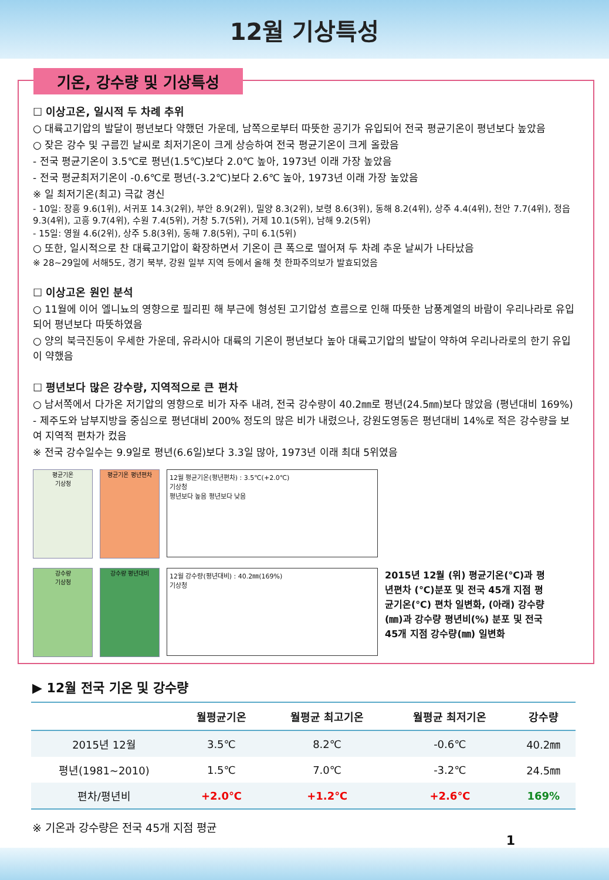12월 기상특성
기온, 강수량 및 기상특성
☐ 이상고온, 일시적 두 차례 추위
○ 대륙고기압의 발달이 평년보다 약했던 가운데, 남쪽으로부터 따뜻한 공기가 유입되어 전국 평균기온이 평년보다 높았음
○ 잦은 강수 및 구름낀 날씨로 최저기온이 크게 상승하여 전국 평균기온이 크게 올랐음
- 전국 평균기온이 3.5℃로 평년(1.5℃)보다 2.0℃ 높아, 1973년 이래 가장 높았음
- 전국 평균최저기온이 -0.6℃로 평년(-3.2℃)보다 2.6℃ 높아, 1973년 이래 가장 높았음
※ 일 최저기온(최고) 극값 경신
- 10일: 장흥 9.6(1위), 서귀포 14.3(2위), 부안 8.9(2위), 밀양 8.3(2위), 보령 8.6(3위), 동해 8.2(4위), 상주 4.4(4위), 천안 7.7(4위), 정읍 9.3(4위), 고흥 9.7(4위), 수원 7.4(5위), 거창 5.7(5위), 거제 10.1(5위), 남해 9.2(5위)
- 15일: 영월 4.6(2위), 상주 5.8(3위), 동해 7.8(5위), 구미 6.1(5위)
○ 또한, 일시적으로 찬 대륙고기압이 확장하면서 기온이 큰 폭으로 떨어져 두 차례 추운 날씨가 나타났음
※ 28~29일에 서해5도, 경기 북부, 강원 일부 지역 등에서 올해 첫 한파주의보가 발효되었음
☐ 이상고온 원인 분석
○ 11월에 이어 엘니뇨의 영향으로 필리핀 해 부근에 형성된 고기압성 흐름으로 인해 따뜻한 남풍계열의 바람이 우리나라로 유입되어 평년보다 따뜻하였음
○ 양의 북극진동이 우세한 가운데, 유라시아 대륙의 기온이 평년보다 높아 대륙고기압의 발달이 약하여 우리나라로의 한기 유입이 약했음
☐ 평년보다 많은 강수량, 지역적으로 큰 편차
○ 남서쪽에서 다가온 저기압의 영향으로 비가 자주 내려, 전국 강수량이 40.2㎜로 평년(24.5㎜)보다 많았음 (평년대비 169%)
- 제주도와 남부지방을 중심으로 평년대비 200% 정도의 많은 비가 내렸으나, 강원도영동은 평년대비 14%로 적은 강수량을 보여 지역적 편차가 컸음
※ 전국 강수일수는 9.9일로 평년(6.6일)보다 3.3일 많아, 1973년 이래 최대 5위였음
평균기온
기상청
평균기온 평년편차
12월 평균기온(평년편차) : 3.5℃(+2.0℃)
기상청
평년보다 높음 평년보다 낮음
강수량
기상청
강수량 평년대비
12월 강수량(평년대비) : 40.2㎜(169%)
기상청
2015년 12월 (위) 평균기온(℃)과 평년편차 (℃)분포 및 전국 45개 지점 평균기온(℃) 편차 일변화, (아래) 강수량(㎜)과 강수량 평년비(%) 분포 및 전국 45개 지점 강수량(㎜) 일변화
▶ 12월 전국 기온 및 강수량
| | 월평균기온 | 월평균 최고기온 | 월평균 최저기온 | 강수량 |
| --- | --- | --- | --- | --- |
| 2015년 12월 | 3.5℃ | 8.2℃ | -0.6℃ | 40.2㎜ |
| 평년(1981~2010) | 1.5℃ | 7.0℃ | -3.2℃ | 24.5㎜ |
| 편차/평년비 | +2.0℃ | +1.2℃ | +2.6℃ | 169% |
※ 기온과 강수량은 전국 45개 지점 평균
1